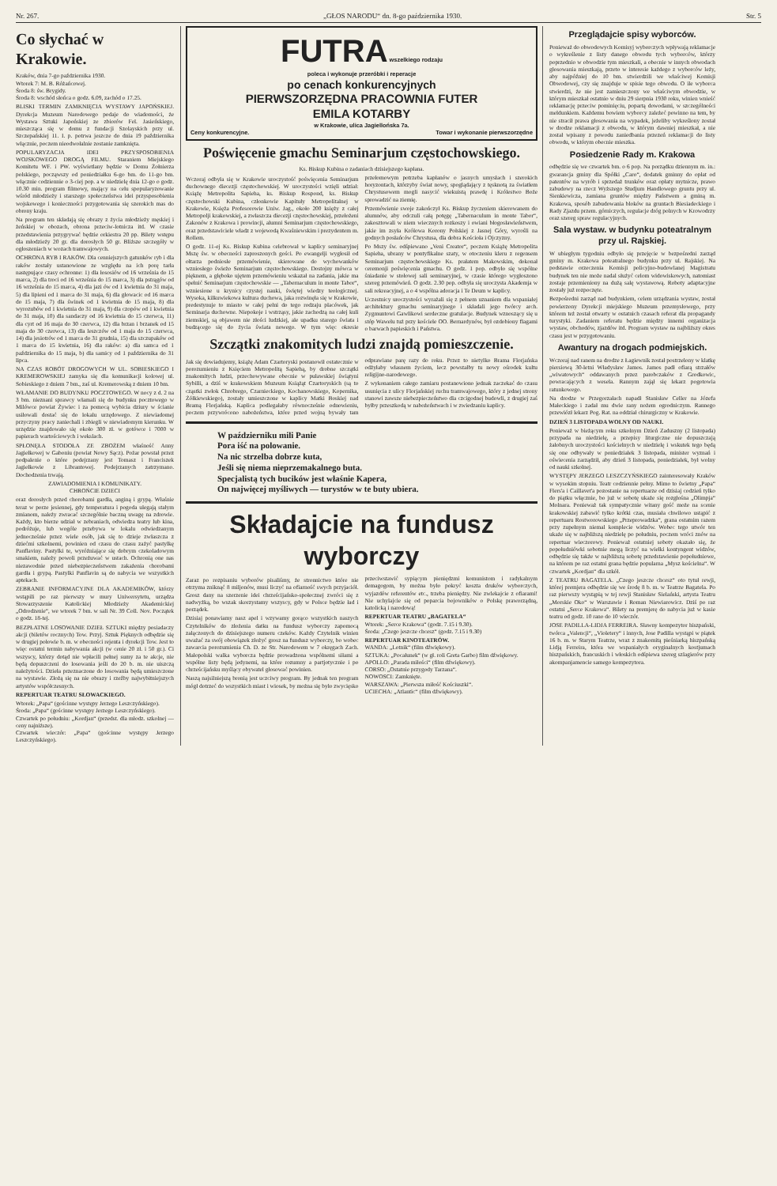Nr. 267. „GŁOS NARODU“ dn. 8-go października 1930. Str. 5
Co słychać w Krakowie.
Kraków, dnia 7-go października 1930.
Wtorek 7: M. B. Różańcowej.
Środa 8: św. Brygidy.
Środa 8: wschód słońca o godz. 6.09, zachód o 17.25.
BLISKI TERMIN ZAMKNIĘCIA WYSTAWY JAPOŃSKIEJ. Dyrekcja Muzeum Narodowego podaje do wiadomości, że Wystawa Sztuki Japońskiej ze zbiorów Fel. Jasieńskiego, mieszcząca się w domu z fundacji Szolayskich przy ul. Szczepańskiej 11. I. p. potrwa jeszcze do dnia 19 października włącznie, poczem nieodwołalnie zostanie zamknięta.
POPULARYZACJA IDEI PRZYSPOSOBIENIA WOJSKOWEGO DROGĄ FILMU. Staraniem Miejskiego Komitetu WF. i PW. wyświetlany będzie w Domu Żołnierza polskiego, począwszy od poniedziałku 6-go bm. do 11-go bm. włącznie codziennie o 3-ciej pop. a w niedzielę dnia 12-go o godz. 10.30 min. program filmowy, mający na celu spopularyzowanie wśród młodzieży i starszego społeczeństwa idei przysposobienia wojskowego i konieczności przygotowania się szerokich mas do obrony kraju.
Na program ten składają się obrazy z życia młodzieży męskiej i żeńskiej w obozach, obrona przeciw-lotnicza itd. W czasie przedstawienia przygrywać będzie orkiestra 20 pp. Bilety wstępu dla młodzieży 20 gr. dla dorosłych 50 gr. Bliższe szczegóły w ogłoszeniach w wozach tramwajowych.
OCHRONA RYB I RAKÓW. Dla cenniejszych gatunków ryb i dla raków zostały ustanowione ze względu na ich porę tarła następujące czasy ochronne: 1) dla łososiów od 16 września do 15 marca, 2) dla troci od 16 września do 15 marca, 3) dla pstrągów od 16 września do 15 marca, 4) dla jazi ów od 1 kwietnia do 31 maja, 5) dla lipieni od 1 marca do 31 maja, 6) dla głowacic od 16 marca do 15 maja, 7) dla świnek od 1 kwietnia do 15 maja, 8) dla wyrozubów od 1 kwietnia do 31 maja, 9) dla czopów od 1 kwietnia do 31 maja, 10) dla sandaczy od 16 kwietnia do 15 czerwca, 11) dla cyrt od 16 maja do 30 czerwca, 12) dla brzan i brzanek od 15 maja do 30 czerwca, 13) dla leszczów od 1 maja do 15 czerwca, 14) dla jesiotrów od 1 marca do 31 grudnia, 15) dla szczupaków od 1 marca do 15 kwietnia, 16) dla raków: a) dla samca od 1 października do 15 maja, b) dla samicy od 1 października do 31 lipca.
NA CZAS ROBÓT DROGOWYCH W UL. SOBIESKIEGO I KREMEROWSKIEJ zamyka się dla komunikacji kolowej ul. Sobieskiego z dniem 7 bm., zaś ul. Kremerowską z dniem 10 bm.
WŁAMANIE DO BUDYNKU POCZTOWEGO. W nocy z d. 2 na 3 bm. nieznani sprawcy włamali się do budynku pocztowego w Milówce powiat Żywiec i za pomocą wybicia dziury w ścianie usiłowali dostać się do lokalu urzędowego. Z niewiadomej przyczyny pracy zaniechali i zbiegli w niewiadomym kierunku. W urzędzie znajdowało się około 300 zł. w gotówce i 7000 w papierach wartościowych i wekslach.
SPŁONĘŁA STODOŁA ZE ZBOŻEM właśność Anny Jagiełkowej w Gaboniu (powiat Nowy Sącz). Pożar powstał przez podpalenie o które podejrzany jest Tomasz i Franciszek Jagiełkowie z Librantowej. Podejrzanych zatrzymano. Dochodzenia trwają.
ZAWIADOMIENIA I KOMUNIKATY.
CHROŃCIE DZIECI
oraz dorosłych przed chorobami gardła, anginą i grypą. Właśnie teraz w porze jesiennej, gdy temperatura i pogoda ulegają stałym zmianom, należy zwracać szczególnie baczną uwagę na zdrowie. Każdy, kto bierze udział w zebraniach, odwiedza teatry lub kina, podróżuje, lub wogóle przebywa w lokalu odwiedzanym jednocześnie przez wiele osób, jak się to dzieje zwłaszcza z dziećmi szkolnemi, powinien od czasu do czasu zażyć pastylkę Panflaviny. Pastylki te, wyróżniające się dobrym czekoladowym smakiem, należy powoli przeżuwać w ustach. Ochronią one nas niezawodnie przed niebezpieczeństwem zakażenia chorobami gardła i grypą. Pastylki Panflavin są do nabycia we wszystkich aptekach.
ZEBRANIE INFORMACYJNE DLA AKADEMIKÓW, którzy wstąpili po raz pierwszy w mury Uniwersytetu, urządza Stowarzyszenie Katolickiej Młodzieży Akademickiej „Odrodzenie“, we wtorek 7 bm. w sali Nr. 39 Coll. Nov. Początek o godz. 18-tej.
BEZPŁATNE LOSOWANIE DZIEŁ SZTUKI między posiadaczy akcji (biletów rocznych) Tow. Przyj. Sztuk Pięknych odbędzie się w drugiej połowie b. m. w obecności rejenta i dyrekcji Tow. Jest to więc ostatni termin nabywania akcji (w cenie 20 zł. i 50 gr.). Ci wszyscy, którzy dotąd nie wpłacili pełnej sumy za te akcje, nie będą dopuszczeni do losowania jeśli do 20 b. m. nie uiszczą należytości. Dzieła przeznaczone do losowania będą umieszczone na wystawie. Złożą się na nie obrazy i rzeźby najwybitniejszych artystów współczesnych.
REPERTUAR TEATRU SŁOWACKIEGO.
Wtorek: „Papa“ (gościnne występy Jerzego Leszczyńskiego).
Środa: „Papa“ (gościnne występy Jerzego Leszczyńskiego).
Czwartek po południu: „Kordjan“ (przedst. dla młodz. szkolnej — ceny najniższe).
Czwartek wieczór: „Papa“ (gościnne występy Jerzego Leszczyńskiego).
FUTRA wszelkiego rodzaju
poleca i wykonuje przeróbki i reperacje
po cenach konkurencyjnych
PIERWSZORZĘDNA PRACOWNIA FUTER
EMILA KOTARBY
w Krakowie, ulica Jagiellońska 7a.
Ceny konkurencyjne. Towar i wykonanie pierwszorzędne
Poświęcenie gmachu Seminarjum częstochowskiego.
Ks. Biskup Kubina o zadaniach dzisiejszego kapłana.
Wczoraj odbyła się w Krakowie uroczystość poświęcenia Seminarjum duchownego diecezji częstochowskiej. W uroczystości wzięli udział: Książę Metropolita Sapieha, ks. Biskup Rospond, ks. Biskup częstochowski Kubina, członkowie Kapituły Metropolitalnej w Krakowie, Księża Profesorowie Uniw. Jag., około 200 księży z całej Metropolji krakowskiej, a zwłaszcza diecezji częstochowskiej, przełożeni Zakonów z Krakowa i prowincji, alumni Seminarjum częstochowskiego, oraz przedstawiciele władz z wojewodą Kwaśniewskim i prezydentem m. Rollem.
O godz. 11-ej Ks. Biskup Kubina celebrował w kaplicy seminaryjnej Mszę św. w obecności zaproszonych gości. Po ewangelji wygłosił od ołtarza podniosłe przemówienie, skierowane do wychowanków wzniosłego świeżo Seminarjum częstochowskiego. Dostojny mówca w pięknem, a głęboko ujętem przemówieniu wskazał na zadania, jakie ma spełnić Seminarjum częstochowskie — „Tabernaculum in monte Tabor“, wzniesione u krynicy czystej nauki, świętej wiedzy teologicznej. Wysoka, kilkuwiekowa kultura duchowa, jaka rozwinęła się w Krakowie, predestynuje to miasto w całej pełni do tego rodzaju placówek, jak Seminarja duchowne. Niepokoje i wstrząsy, jakie zachodzą na całej kuli ziemskiej, są objawem nie złości ludzkiej, ale upadku starego świata i budzącego się do życia świata nowego. W tym więc okresie przełomowym potrzeba kapłanów o jasnych umysłach i szerokich horyzontach, którzyby świat nowy, spoglądający z tęsknotą za światłem Chrystusowem mogli nasycić wiekuistą prawdę i Królestwo Boże sprowadzić na ziemię.
Przemówienie swoje zakończył Ks. Biskup życzeniem skierowanem do alumnów, aby odczuli całą potęgę „Tabernaculum in monte Tabor“, zakosztowali w niem wiecznych rozkoszy i owiani błogosławieństwem, jakie im zsyła Królowa Korony Polskiej z Jasnej Góry, wyrośli na godnych posłańców Chrystusa, dla dobra Kościoła i Ojczyzny.
Po Mszy św. odśpiewano „Veni Creator“, poczem Książę Metropolita Sapieha, ubrany w pontyfikalne szaty, w otoczeniu kleru z regensem Seminarjum częstochowskiego Ks. prałatem Makowskim, dokonał ceremonji poświęcenia gmachu. O godz. 1 pop. odbyło się wspólne śniadanie w stołowej sali seminaryjnej, w czasie którego wygłoszono szereg przemówień. O godz. 2.30 pop. odbyła się uroczysta Akademja w sali rekreacyjnej, a o 4 wspólna adoracja i Te Deum w kaplicy.
Uczestnicy uroczystości wyrażali się z pełnem uznaniem dla wspaniałej architektury gmachu seminaryjnego i składali jego twórcy arch. Zygmuntowi Gawlikowi serdeczne gratulacje. Budynek wznoszący się u stóp Wawelu tuż przy kościele OO. Bernardynów, był ozdobiony flagami o barwach papieskich i Państwa.
Szczątki znakomitych ludzi znajdą pomieszczenie.
Jak się dowiadujemy, książę Adam Czartoryski postanowił ostatecznie w porozumieniu z Księciem Metropolitą Sapiehą, by drobne szczątki znakomitych ludzi, przechowywane obecnie w puławskiej świątyni Sybilli, a dziś w krakowskiem Muzeum Książąt Czartoryskich (są to cząstki zwłok Chrobrego, Czarnieckiego, Kochanowskiego, Kopernika, Żółkiewskiego), zostały umieszczone w kaplicy Matki Boskiej nad Bramą Florjańską. Kaplica podlegałaby równocześnie odnowieniu, poczem przywrócono nabożeństwa, które przed wojną bywały tam odprawiane parę razy do roku. Przez to nietylko Brama Florjańska odżyłaby własnem życiem, lecz powstałby tu nowy ośrodek kultu religijno-narodowego.
Z wykonaniem całego zamiaru postanowiono jednak zaczekać do czasu usunięcia z ulicy Florjańskiej ruchu tramwajowego, który z jednej strony stanowi zawsze niebezpieczeństwo dla czcigodnej budowli, z drugiej zaś byłby przeszkodą w nabożeństwach i w zwiedzaniu kaplicy.
W październiku mili Panie
Pora iść na polowanie.
Na nic strzelba dobrze kuta,
Jeśli się niema nieprzemakalnego buta.
Specjalistą tych bucików jest właśnie Kapera,
On najwięcej myśliwych — turystów w te buty ubiera.
Składajcie na fundusz wyborczy
Zaraz po rozpisaniu wyborów pisaliśmy, że stronnictwo które nie otrzyma zniknąć 8 miljonów, musi liczyć na ofiarność swych przyjaciół. Grosz dany na szerzenie idei chrześcijańsko-społecznej zwróci się z nadwyżką, bo wszak skorzystamy wszyscy, gdy w Polsce będzie ład i porządek.
Dzisiaj ponawiamy nasz apel i wzywamy gorąco wszystkich naszych Czytelników do złożenia datku na fundusz wyborczy zapomocą załączonych do dzisiejszego numeru czeków. Każdy Czytelnik winien uważać za swój obowiązek złożyć grosz na fundusz wyborczy, bo wobec zawarcia porozumienia Ch. D. ze Str. Narodowem w 7 okręgach Zach. Małopolski walka wyborcza będzie prowadzona wspólnemi siłami a wspólne listy będą jedynemi, na które rozumny a partjotycznie i po chrześcijańsku myślący obywatel głosować powinien.
Naszą najsilniejszą bronią jest uczciwy program. By jednak ten program mógł dotrzeć do wszystkich miast i wiosek, by można się było zwycięsko przeciwstawić sypiącym pieniędzmi komunistom i radykalnym demagogom, by można było pokryć koszta druków wyborczych, wyjazdów referentów etc., trzeba pieniędzy. Nie zwlekajcie z ofiarami! Nie uchylajcie się od poparcia bojowników o Polskę praworządną, katolicką i narodową!
REPERTUAR TEATRU „BAGATELA“
Wtorek: „Serce Krakowa“ (godz. 7.15 i 9.30).
Środa: „Czego jeszcze chcesz“ (godz. 7.15 i 9.30)
REPERTUAR KINOTEATRÓW.
WANDA: „Lotnik“ (film dźwiękowy).
SZTUKA: „Pocałunek“ (w gł. roli Greta Garbo) film dźwiękowy.
APOLLO: „Parada miłości“ (film dźwiękowy).
CORSO: „Ostatnie przygody Tarzana“.
NOWOSCI: Zamknięte.
WARSZAWA: „Pierwsza miłość Kościuszki“.
UCIECHA: „Atlantic“ (film dźwiękowy).
Przeglądajcie spisy wyborców.
Ponieważ do obwodowych Komisyj wyborczych wpływają reklamacje o wykreślenie z listy danego obwodu tych wyborców, którzy poprzednio w obwodzie tym mieszkali, a obecnie w innych obwodach głosowania mieszkają, przeto w interesie każdego z wyborców leży, aby najpóźniej do 10 bm. stwierdzili we właściwej Komisji Obwodowej, czy się znajduje w spisie tego obwodu. O ile wyborca stwierdzi, że nie jest zamieszczony we właściwym obwodzie, w którym mieszkał ostatnio w dniu 29 sierpnia 1930 roku, winien wnieść reklamację przeciw pominięciu, popartą dowodami, w szczególności meldunkiem. Każdemu bowiem wyborcy zależeć powinno na tem, by nie stracił prawa głosowania na wypadek, jeżeliby wykreślony został w drodze reklamacji z obwodu, w którym dawniej mieszkał, a nie został wpisany z powodu zaniedbania przezeń reklamacji do listy obwodu, w którym obecnie mieszka.
Posiedzenie Rady m. Krakowa
odbędzie się we czwartek bm. o 6 pop. Na porządku dziennym m. in.: gwarancja gminy dla Spółki „Caro“, dodatek gminny do opłat od patentów na wyrób i sprzedaż trunków oraz opłaty mytnicze, prawo zabudowy na rzecz Wyższego Studjum Handlowego gruntu przy ul. Sienkiewicza, zamiana gruntów między Państwem a gminą m. Krakowa, sposób zabudowania bloków na gruntach Biesiadeckiego i Rady Zjazdu przem. górniczych, regulacje dróg polnych w Krowodrzy oraz szereg spraw regulacyjnych.
Sala wystaw. w budynku poteatralnym przy ul. Rajskiej.
W ubiegłym tygodniu odbyło się przejęcie w bezpośredni zarząd gminy m. Krakowa poteatralnego budynku przy ul. Rajskiej. Na podstawie orzeczenia Komisji policyjno-budowlanej Magistratu budynek ten nie może nadal służyć celom widowiskowych, natomiast zostaje przemieniony na dużą salę wystawową. Roboty adaptacyjne zostały już rozpoczęte.
Bezpośredni zarząd nad budynkiem, celem urządzania wystaw, został powierzony Dyrekcji miejskiego Muzeum przemysłowego, przy którem też został otwarty w ostatnich czasach referat dla propagandy turystyki. Zadaniem referatu będzie między innemi organizacja wystaw, obchodów, zjazdów itd. Program wystaw na najbliższy okres czasu jest w przygotowaniu.
Awantury na drogach podmiejskich.
Wczoraj nad ranem na drodze z Łagiewnik został postrzelony w klatkę piersiową 30-letni Władysław Jamos. Jamos padł ofiarą strzałów „wiwatowych“ oddawanych przez parobczaków z Grodkowic, powracających z wesela. Rannym zajął się lekarz pogotowia ratunkowego.
Na drodze w Przegorzałach napadł Stanisław Celler na Józefa Małeckiego i zadał mu dwie rany nożem ogrodniczym. Rannego przewiózł lekarz Pog. Rat. na oddział chirurgiczny w Krakowie.
DZIEŃ 3 LISTOPADA WOLNY OD NAUKI.
Ponieważ w bieżącym roku szkolnym Dzień Zaduszny (2 listopada) przypada na niedzielę, a przepisy liturgiczne nie dopuszczają żałobnych uroczystości kościelnych w niedzielę i wskutek tego będą się one odbywały w poniedziałek 3 listopada, minister wyznań i oświecenia zarządził, aby dzień 3 listopada, poniedziałek, był wolny od nauki szkolnej.
WYSTĘPY JERZEGO LESZCZYŃSKIEGO zainteresowały Kraków w wysokim stopniu. Teatr codziennie pełny. Mimo to świetny „Papa“ Flers'a i Caillavet'a pozostanie na repertuarze od dzisiaj codzień tylko do piątku włącznie, bo już w sobotę ukaże się rozgłośna „Olimpja“ Molnara. Ponieważ tak sympatycznie witany gość może na scenie krakowskiej zabawić tylko krótki czas, musiała chwilowo ustąpić z repertuaru Rostworowskiego „Przeprowadzka“, grana ostatnim razem przy zupełnym niemal komplecie widzów. Wobec tego utwór ten ukaże się w najbliższą niedzielę po południu, poczem wróci znów na repertuar wieczorowy. Ponieważ ostatniej soboty okazało się, że popołudniówki sobotnie mogą liczyć na wielki kontyngent widzów, odbędzie się także w najbliższą sobotę przedstawienie popołudniowe, na którem po raz ostatni grana będzie popularna „Mysz kościelna“. W czwartek „Kordjan“ dla szkół.
Z TEATRU BAGATELA. „Czego jeszcze chcesz“ oto tytuł rewji, której premjera odbędzie się we środę 8 b. m. w Teatrze Bagatela. Po raz pierwszy wystąpią w tej rewji Stanisław Sielański, artysta Teatru „Morskie Oko“ w Warszawie i Roman Niewiarowicz. Dziś po raz ostatni „Serce Krakowa“. Bilety na premjerę do nabycia już w kasie teatru od godz. 10 rano do 10 wieczór.
JOSE PADILLA-LIDJA FERREIRA. Sławny kompozytor hiszpański, twórca „Valencji“, „Violetery“ i innych, Jose Padilla wystąpi w piątek 16 b. m. w Starym Teatrze, wraz z znakomitą pieśniarką hiszpańską Lidją Ferreira, która we wspaniałych oryginalnych kostjumach hiszpańskich, francuskich i włoskich odśpiewa szereg szlagierów przy akompanjamencie samego kompozytora.